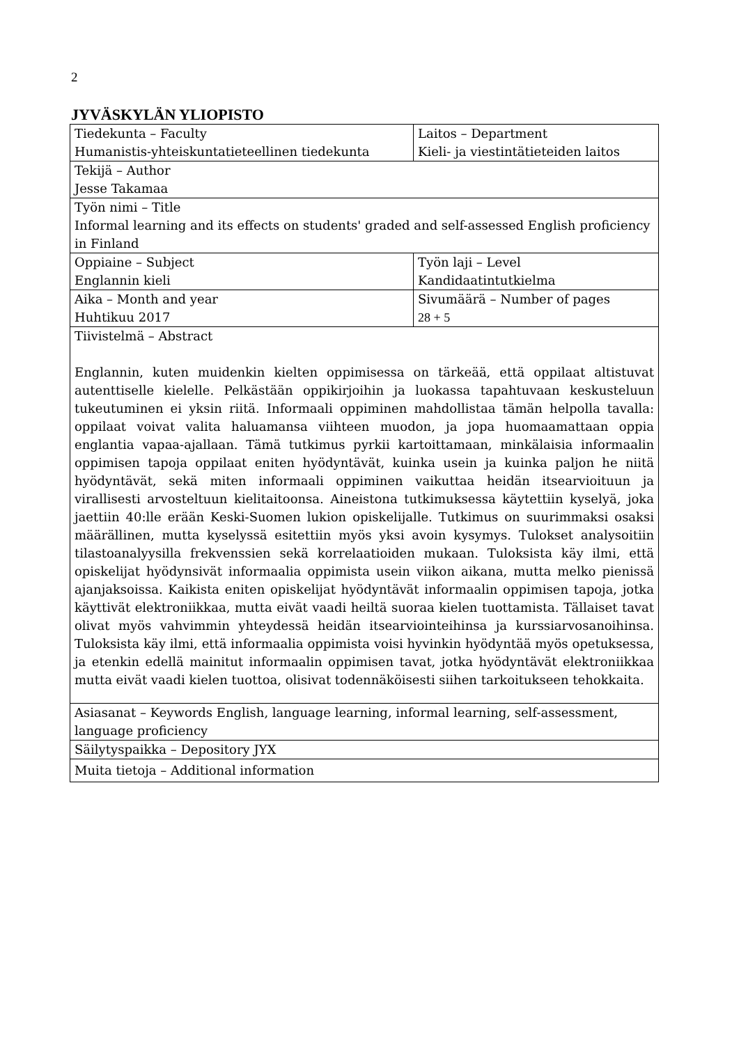2
JYVÄSKYLÄN YLIOPISTO
| Tiedekunta – Faculty Humanistis-yhteiskuntatieteellinen tiedekunta | Laitos – Department Kieli- ja viestintätieteiden laitos |
| Tekijä – Author Jesse Takamaa | |
| Työn nimi – Title Informal learning and its effects on students' graded and self-assessed English proficiency in Finland | |
| Oppiaine – Subject Englannin kieli | Työn laji – Level Kandidaatintutkielma |
| Aika – Month and year Huhtikuu 2017 | Sivumäärä – Number of pages 28 + 5 |
| Tiivistelmä – Abstract Englannin, kuten muidenkin kielten oppimisessa on tärkeää, että oppilaat altistuvat autenttiselle kielelle. Pelkästään oppikirjoihin ja luokassa tapahtuvaan keskusteluun tukeutuminen ei yksin riitä. Informaali oppiminen mahdollistaa tämän helpolla tavalla: oppilaat voivat valita haluamansa viihteen muodon, ja jopa huomaamattaan oppia englantia vapaa-ajallaan. Tämä tutkimus pyrkii kartoittamaan, minkälaisia informaalin oppimisen tapoja oppilaat eniten hyödyntävät, kuinka usein ja kuinka paljon he niitä hyödyntävät, sekä miten informaali oppiminen vaikuttaa heidän itsearvioituun ja virallisesti arvosteltuun kielitaitoonsa. Aineistona tutkimuksessa käytettiin kyselyä, joka jaettiin 40:lle erään Keski-Suomen lukion opiskelijalle. Tutkimus on suurimmaksi osaksi määrällinen, mutta kyselyssä esitettiin myös yksi avoin kysymys. Tulokset analysoitiin tilastoanalyysilla frekvenssien sekä korrelaatioiden mukaan. Tuloksista käy ilmi, että opiskelijat hyödynsivät informaalia oppimista usein viikon aikana, mutta melko pienissä ajanjaksoissa. Kaikista eniten opiskelijat hyödyntävät informaalin oppimisen tapoja, jotka käyttivät elektroniikkaa, mutta eivät vaadi heiltä suoraa kielen tuottamista. Tällaiset tavat olivat myös vahvimmin yhteydessä heidän itsearviointeihinsa ja kurssiarvosanoihinsa. Tuloksista käy ilmi, että informaalia oppimista voisi hyvinkin hyödyntää myös opetuksessa, ja etenkin edellä mainitut informaalin oppimisen tavat, jotka hyödyntävät elektroniikkaa mutta eivät vaadi kielen tuottoa, olisivat todennäköisesti siihen tarkoitukseen tehokkaita. | |
| Asiasanat – Keywords English, language learning, informal learning, self-assessment, language proficiency | |
| Säilytyspaikka – Depository JYX | |
| Muita tietoja – Additional information | |